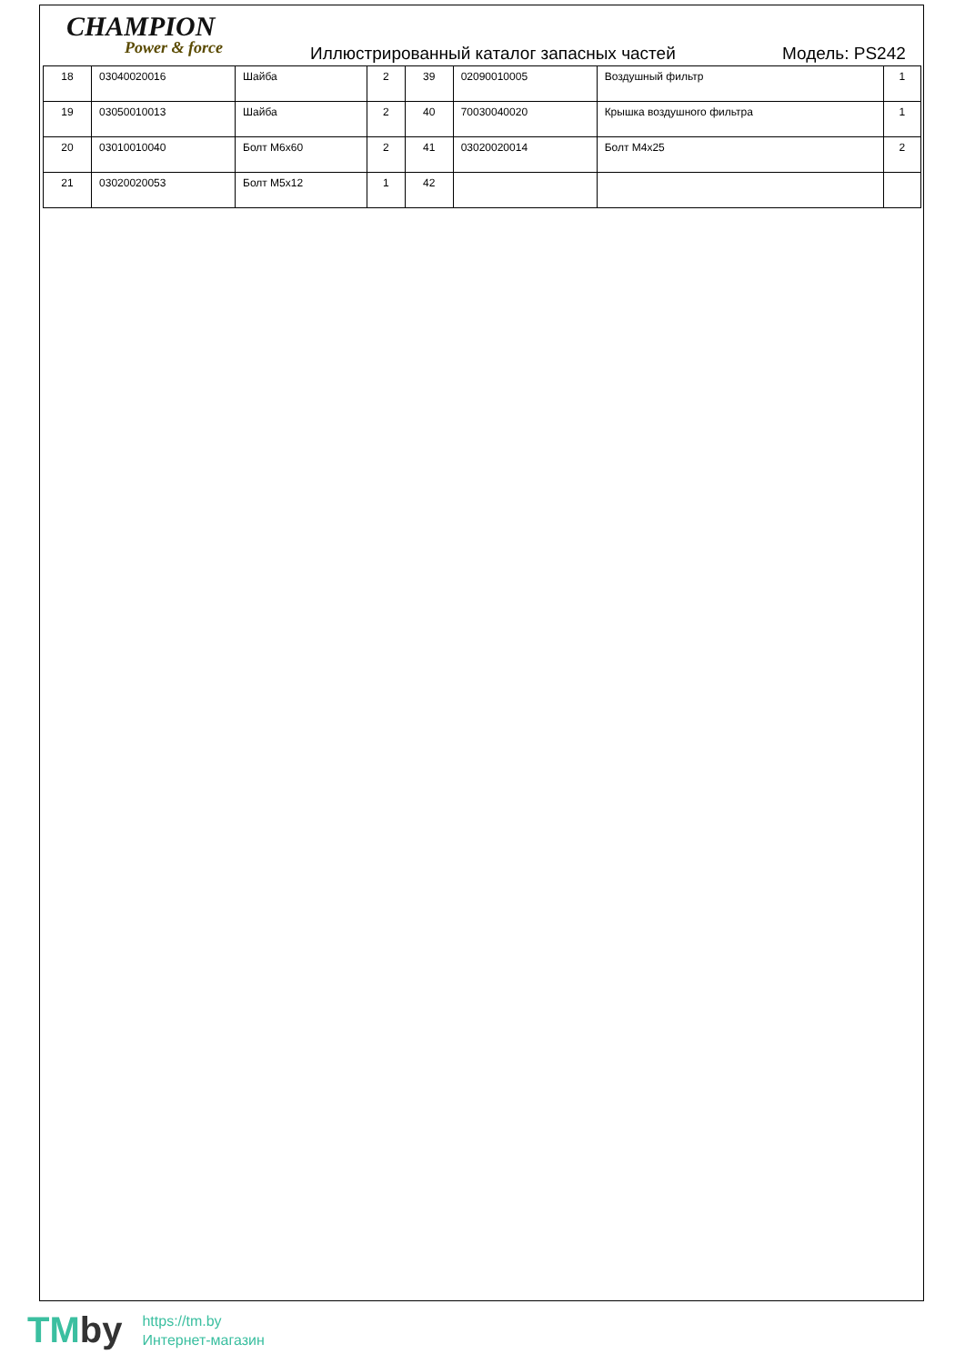CHAMPION
Power & force
Иллюстрированный каталог запасных частей
Модель: PS242
| 18 | 03040020016 | Шайба | 2 | 39 | 02090010005 | Воздушный фильтр | 1 |
| 19 | 03050010013 | Шайба | 2 | 40 | 70030040020 | Крышка воздушного фильтра | 1 |
| 20 | 03010010040 | Болт M6x60 | 2 | 41 | 03020020014 | Болт M4x25 | 2 |
| 21 | 03020020053 | Болт M5x12 | 1 | 42 | | | |
TMby
https://tm.by
Интернет-магазин